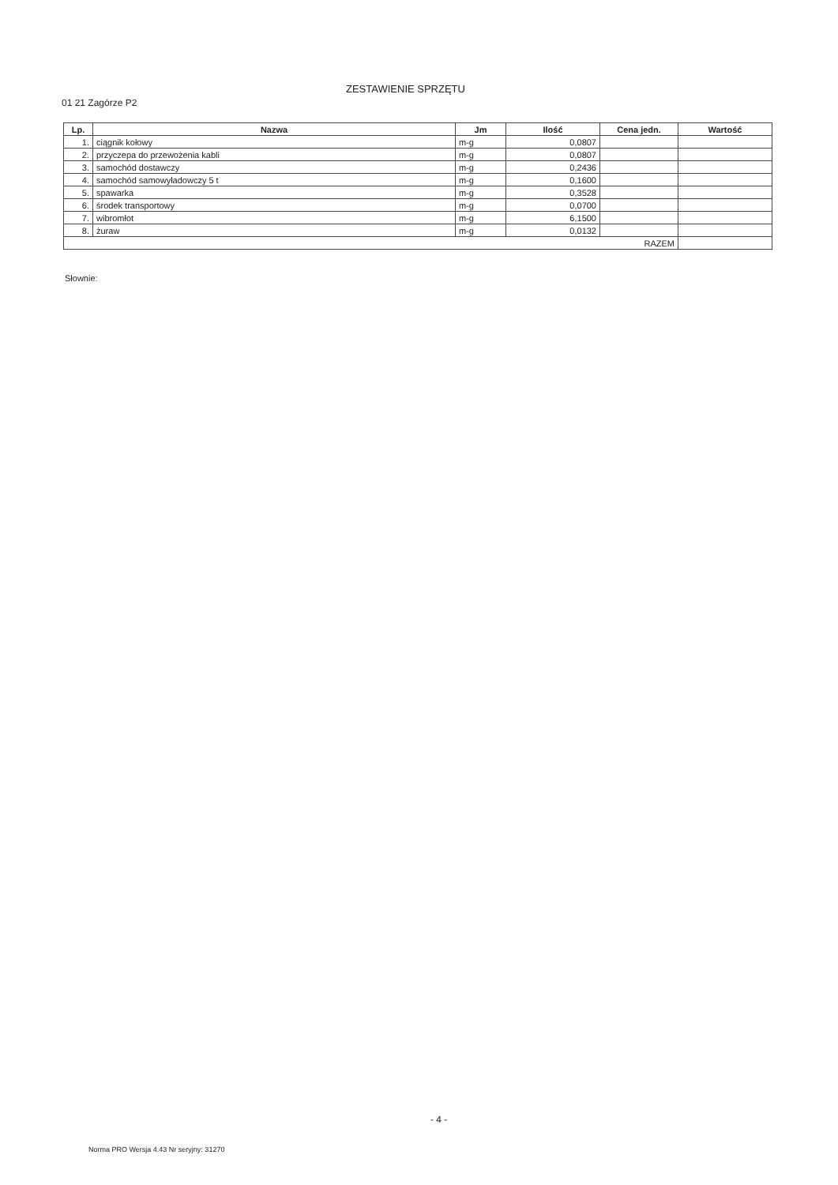01 21 Zagórze P2
ZESTAWIENIE SPRZĘTU
| Lp. | Nazwa | Jm | Ilość | Cena jedn. | Wartość |
| --- | --- | --- | --- | --- | --- |
| 1. | ciągnik kołowy | m-g | 0,0807 | | |
| 2. | przyczepa do przewożenia kabli | m-g | 0,0807 | | |
| 3. | samochód dostawczy | m-g | 0,2436 | | |
| 4. | samochód samowyładowczy 5 t | m-g | 0,1600 | | |
| 5. | spawarka | m-g | 0,3528 | | |
| 6. | środek transportowy | m-g | 0,0700 | | |
| 7. | wibromłot | m-g | 6,1500 | | |
| 8. | żuraw | m-g | 0,0132 | | |
| RAZEM | | | | | |
Słownie:
- 4 -
Norma PRO Wersja 4.43 Nr seryjny: 31270